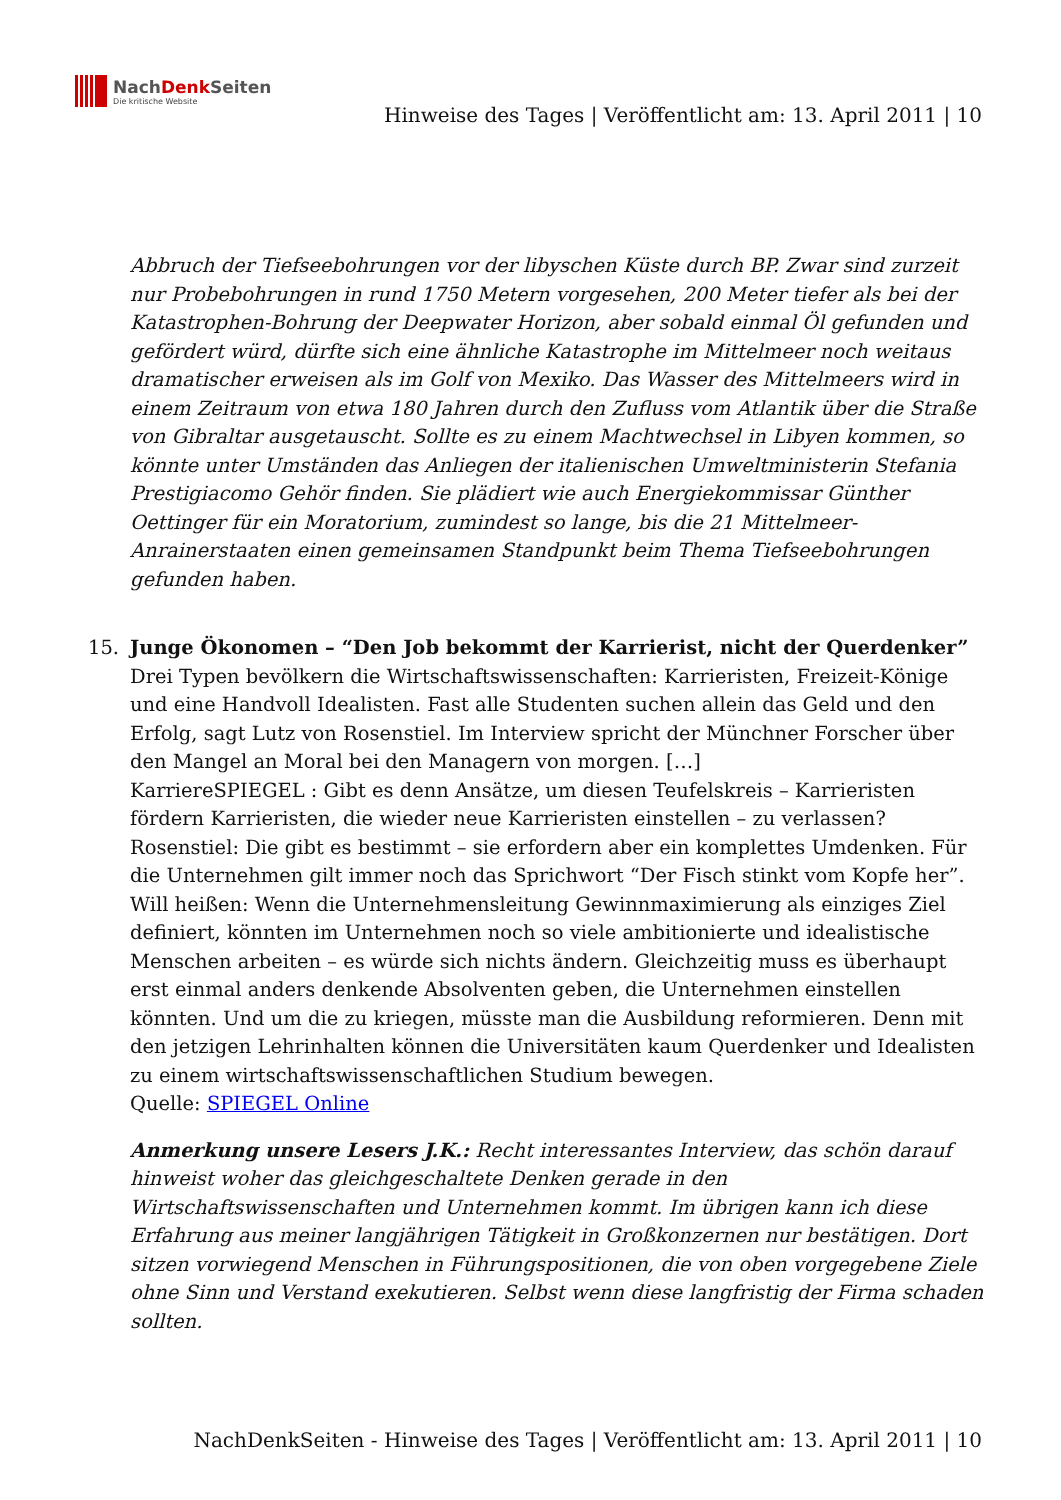NachDenk Seiten
Die kritische Website
Hinweise des Tages | Veröffentlicht am: 13. April 2011 | 10
Abbruch der Tiefseebohrungen vor der libyschen Küste durch BP. Zwar sind zurzeit nur Probebohrungen in rund 1750 Metern vorgesehen, 200 Meter tiefer als bei der Katastrophen-Bohrung der Deepwater Horizon, aber sobald einmal Öl gefunden und gefördert würd, dürfte sich eine ähnliche Katastrophe im Mittelmeer noch weitaus dramatischer erweisen als im Golf von Mexiko. Das Wasser des Mittelmeers wird in einem Zeitraum von etwa 180 Jahren durch den Zufluss vom Atlantik über die Straße von Gibraltar ausgetauscht. Sollte es zu einem Machtwechsel in Libyen kommen, so könnte unter Umständen das Anliegen der italienischen Umweltministerin Stefania Prestigiacomo Gehör finden. Sie plädiert wie auch Energiekommissar Günther Oettinger für ein Moratorium, zumindest so lange, bis die 21 Mittelmeer-Anrainerstaaten einen gemeinsamen Standpunkt beim Thema Tiefseebohrungen gefunden haben.
15. Junge Ökonomen – “Den Job bekommt der Karrierist, nicht der Querdenker”
Drei Typen bevölkern die Wirtschaftswissenschaften: Karrieristen, Freizeit-Könige und eine Handvoll Idealisten. Fast alle Studenten suchen allein das Geld und den Erfolg, sagt Lutz von Rosenstiel. Im Interview spricht der Münchner Forscher über den Mangel an Moral bei den Managern von morgen. […]
KarriereSPIEGEL : Gibt es denn Ansätze, um diesen Teufelskreis – Karrieristen fördern Karrieristen, die wieder neue Karrieristen einstellen – zu verlassen?
Rosenstiel: Die gibt es bestimmt – sie erfordern aber ein komplettes Umdenken. Für die Unternehmen gilt immer noch das Sprichwort “Der Fisch stinkt vom Kopfe her”. Will heißen: Wenn die Unternehmensleitung Gewinnmaximierung als einziges Ziel definiert, könnten im Unternehmen noch so viele ambitionierte und idealistische Menschen arbeiten – es würde sich nichts ändern. Gleichzeitig muss es überhaupt erst einmal anders denkende Absolventen geben, die Unternehmen einstellen könnten. Und um die zu kriegen, müsste man die Ausbildung reformieren. Denn mit den jetzigen Lehrinhalten können die Universitäten kaum Querdenker und Idealisten zu einem wirtschaftswissenschaftlichen Studium bewegen.
Quelle: SPIEGEL Online
Anmerkung unsere Lesers J.K.: Recht interessantes Interview, das schön darauf hinweist woher das gleichgeschaltete Denken gerade in den Wirtschaftswissenschaften und Unternehmen kommt. Im übrigen kann ich diese Erfahrung aus meiner langjährigen Tätigkeit in Großkonzernen nur bestätigen. Dort sitzen vorwiegend Menschen in Führungspositionen, die von oben vorgegebene Ziele ohne Sinn und Verstand exekutieren. Selbst wenn diese langfristig der Firma schaden sollten.
NachDenkSeiten - Hinweise des Tages | Veröffentlicht am: 13. April 2011 | 10